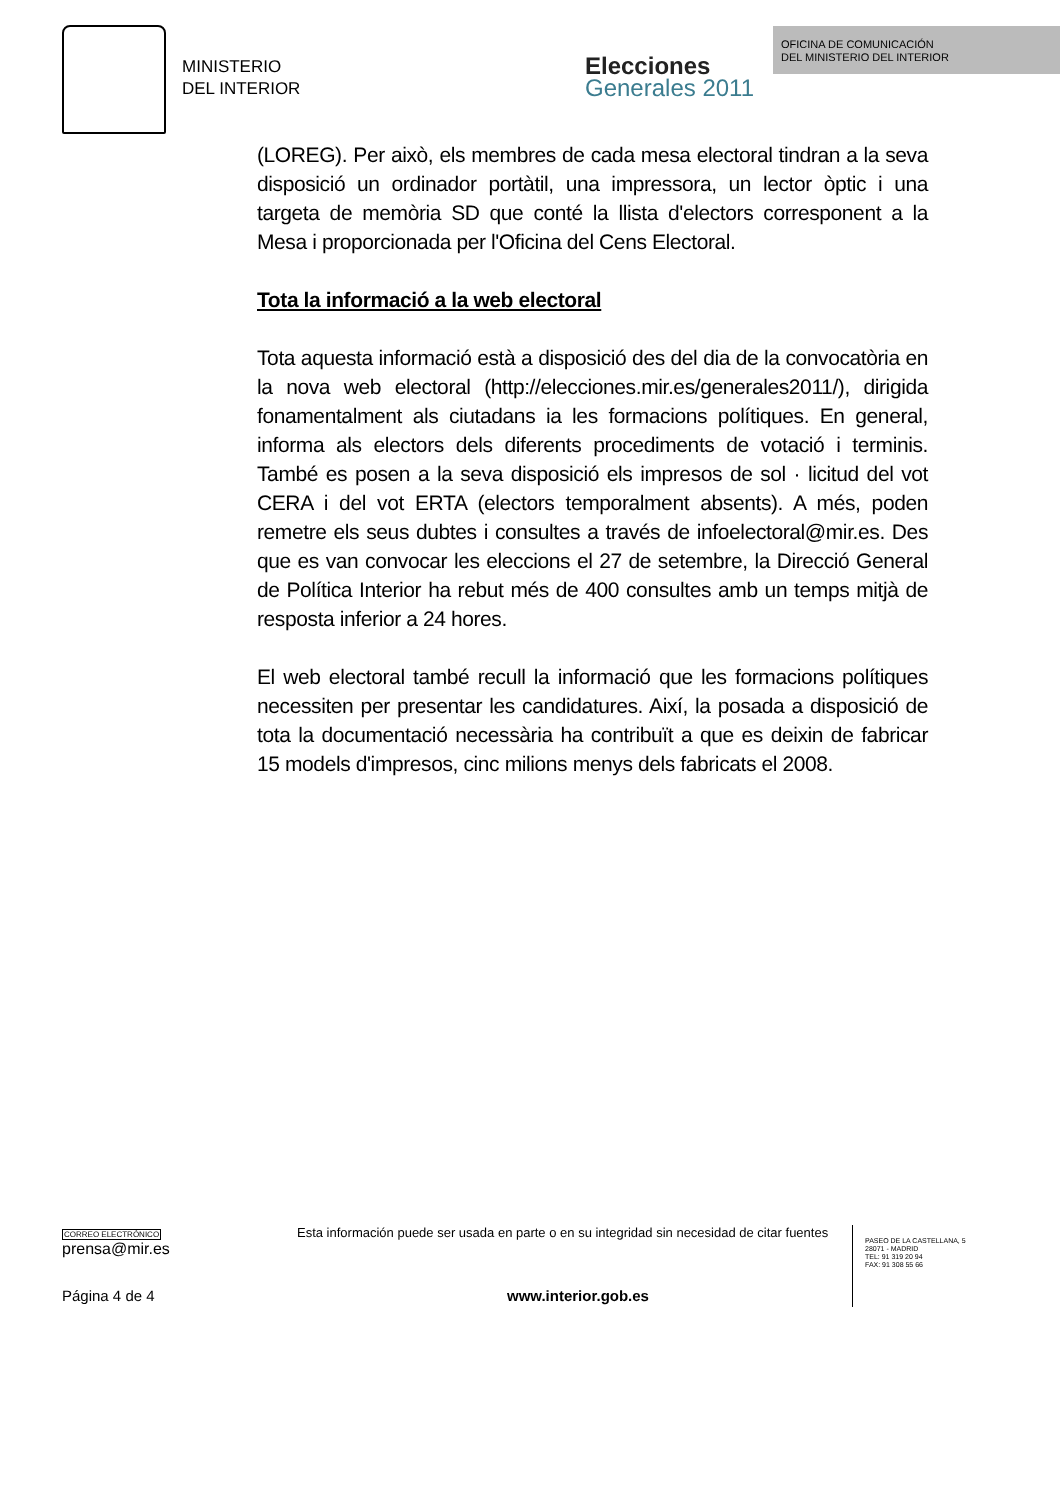MINISTERIO
DEL INTERIOR
Elecciones
Generales 2011
OFICINA DE COMUNICACIÓN
DEL MINISTERIO DEL INTERIOR
(LOREG). Per això, els membres de cada mesa electoral tindran a la seva disposició un ordinador portàtil, una impressora, un lector òptic i una targeta de memòria SD que conté la llista d'electors corresponent a la Mesa i proporcionada per l'Oficina del Cens Electoral.
Tota la informació a la web electoral
Tota aquesta informació està a disposició des del dia de la convocatòria en la nova web electoral (http://elecciones.mir.es/generales2011/), dirigida fonamentalment als ciutadans ia les formacions polítiques. En general, informa als electors dels diferents procediments de votació i terminis. També es posen a la seva disposició els impresos de sol · licitud del vot CERA i del vot ERTA (electors temporalment absents). A més, poden remetre els seus dubtes i consultes a través de infoelectoral@mir.es. Des que es van convocar les eleccions el 27 de setembre, la Direcció General de Política Interior ha rebut més de 400 consultes amb un temps mitjà de resposta inferior a 24 hores.
El web electoral també recull la informació que les formacions polítiques necessiten per presentar les candidatures. Així, la posada a disposició de tota la documentació necessària ha contribuït a que es deixin de fabricar 15 models d'impresos, cinc milions menys dels fabricats el 2008.
CORREO ELECTRÓNICO
prensa@mir.es
Esta información puede ser usada en parte o en su integridad sin necesidad de citar fuentes
PASEO DE LA CASTELLANA, 5
28071 - MADRID
TEL: 91 319 20 94
FAX: 91 308 55 66
Página 4 de 4 www.interior.gob.es